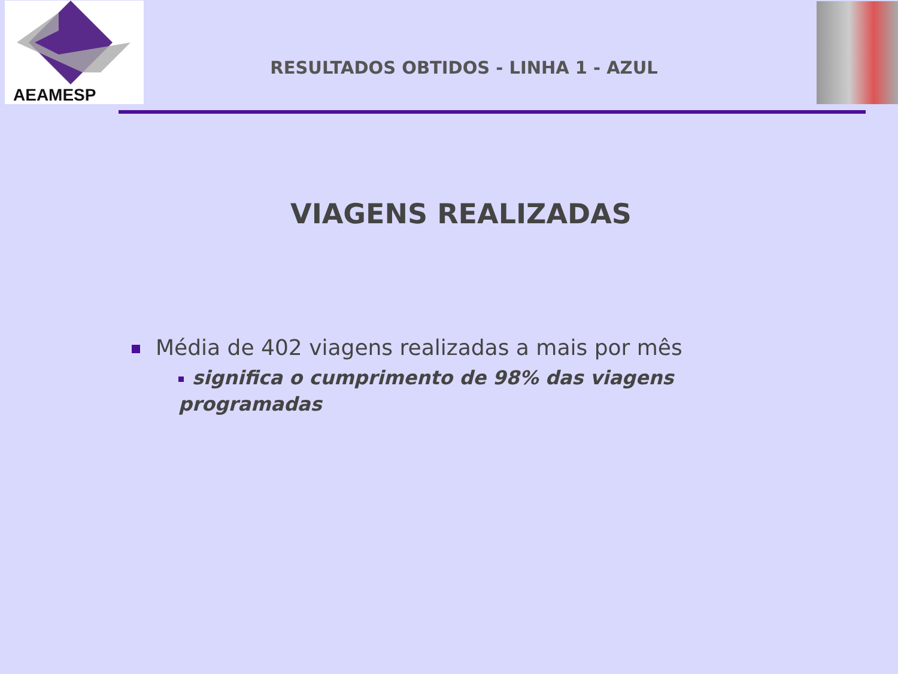AEAMESP
RESULTADOS OBTIDOS - LINHA 1 - AZUL
VIAGENS REALIZADAS
Média de 402 viagens realizadas a mais por mês
significa o cumprimento de 98% das viagens programadas